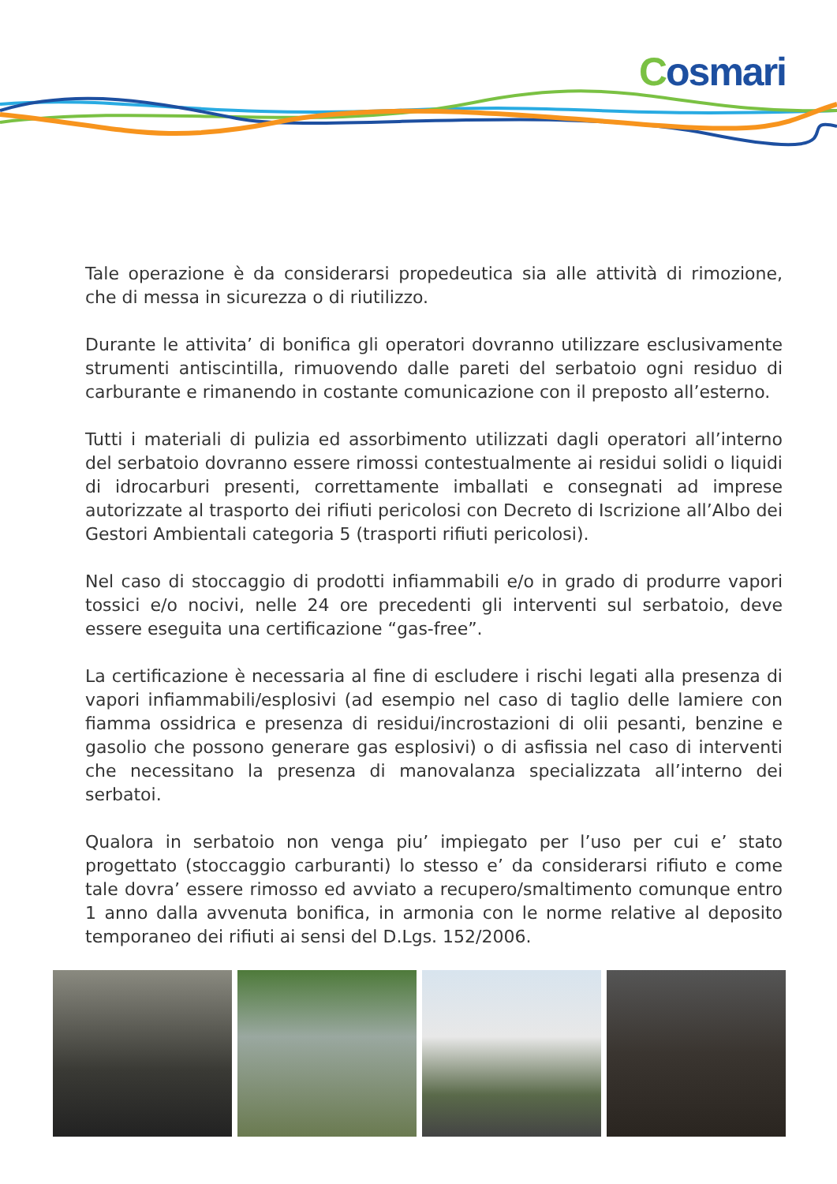Cosmari
Tale operazione è da considerarsi propedeutica sia alle attività di rimozione, che di messa in sicurezza o di riutilizzo.
Durante le attivita’ di bonifica gli operatori dovranno utilizzare esclusivamente strumenti antiscintilla, rimuovendo dalle pareti del serbatoio ogni residuo di carburante e rimanendo in costante comunicazione con il preposto all’esterno.
Tutti i materiali di pulizia ed assorbimento utilizzati dagli operatori all’interno del serbatoio dovranno essere rimossi contestualmente ai residui solidi o liquidi di idrocarburi presenti, correttamente imballati e consegnati ad imprese autorizzate al trasporto dei rifiuti pericolosi con Decreto di Iscrizione all’Albo dei Gestori Ambientali categoria 5 (trasporti rifiuti pericolosi).
Nel caso di stoccaggio di prodotti infiammabili e/o in grado di produrre vapori tossici e/o nocivi, nelle 24 ore precedenti gli interventi sul serbatoio, deve essere eseguita una certificazione “gas-free”.
La certificazione è necessaria al fine di escludere i rischi legati alla presenza di vapori infiammabili/esplosivi (ad esempio nel caso di taglio delle lamiere con fiamma ossidrica e presenza di residui/incrostazioni di olii pesanti, benzine e gasolio che possono generare gas esplosivi) o di asfissia nel caso di interventi che necessitano la presenza di manovalanza specializzata all’interno dei serbatoi.
Qualora in serbatoio non venga piu’ impiegato per l’uso per cui e’ stato progettato (stoccaggio carburanti) lo stesso e’ da considerarsi rifiuto e come tale dovra’ essere rimosso ed avviato a recupero/smaltimento comunque entro 1 anno dalla avvenuta bonifica, in armonia con le norme relative al deposito temporaneo dei rifiuti ai sensi del D.Lgs. 152/2006.